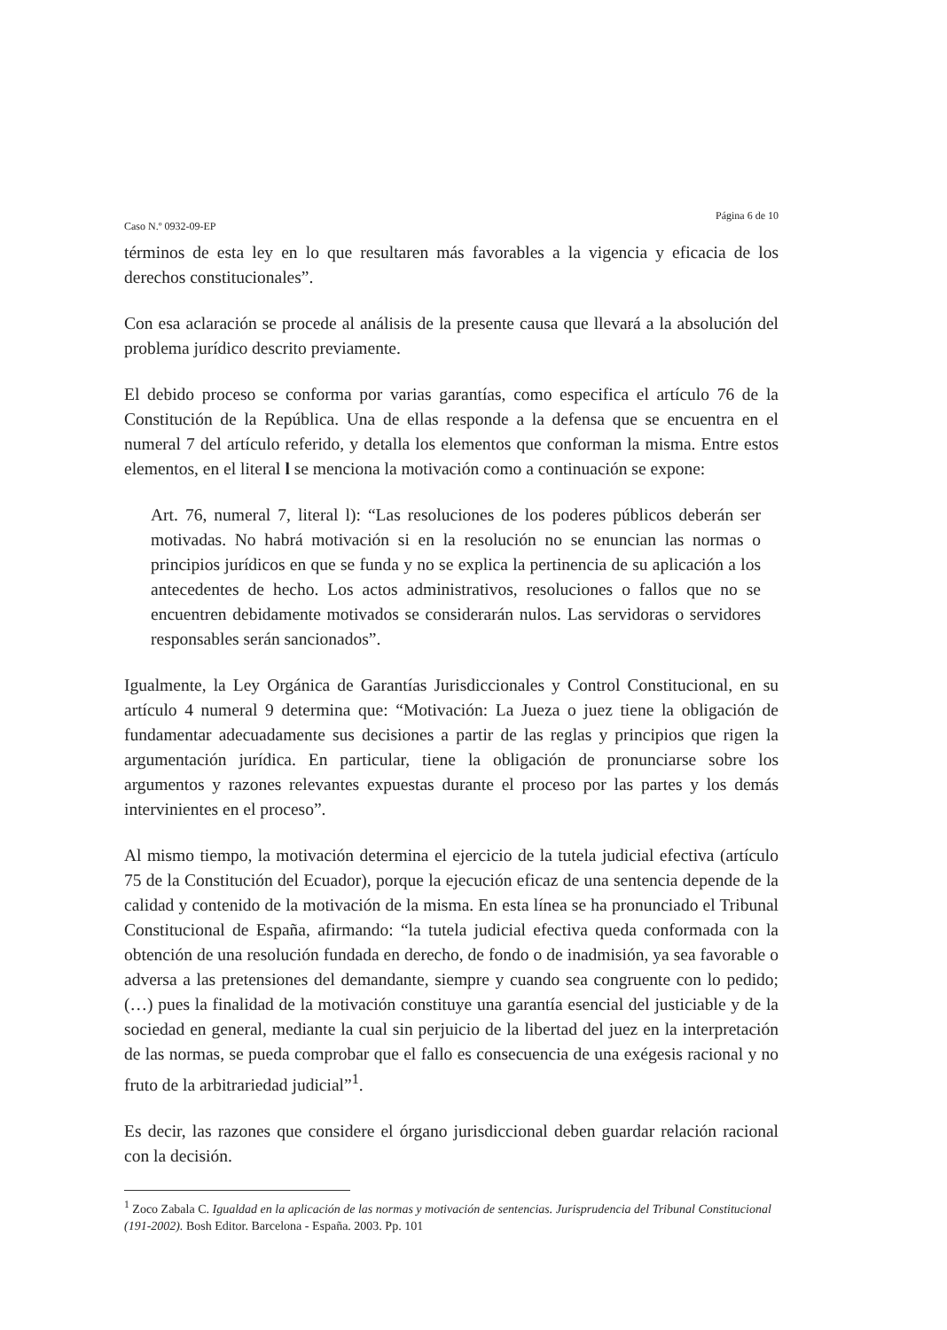Caso N.º 0932-09-EP Página 6 de 10
términos de esta ley en lo que resultaren más favorables a la vigencia y eficacia de los derechos constitucionales”.
Con esa aclaración se procede al análisis de la presente causa que llevará a la absolución del problema jurídico descrito previamente.
El debido proceso se conforma por varias garantías, como especifica el artículo 76 de la Constitución de la República. Una de ellas responde a la defensa que se encuentra en el numeral 7 del artículo referido, y detalla los elementos que conforman la misma. Entre estos elementos, en el literal l se menciona la motivación como a continuación se expone:
Art. 76, numeral 7, literal l): “Las resoluciones de los poderes públicos deberán ser motivadas. No habrá motivación si en la resolución no se enuncian las normas o principios jurídicos en que se funda y no se explica la pertinencia de su aplicación a los antecedentes de hecho. Los actos administrativos, resoluciones o fallos que no se encuentren debidamente motivados se considerarán nulos. Las servidoras o servidores responsables serán sancionados”.
Igualmente, la Ley Orgánica de Garantías Jurisdiccionales y Control Constitucional, en su artículo 4 numeral 9 determina que: “Motivación: La Jueza o juez tiene la obligación de fundamentar adecuadamente sus decisiones a partir de las reglas y principios que rigen la argumentación jurídica. En particular, tiene la obligación de pronunciarse sobre los argumentos y razones relevantes expuestas durante el proceso por las partes y los demás intervinientes en el proceso”.
Al mismo tiempo, la motivación determina el ejercicio de la tutela judicial efectiva (artículo 75 de la Constitución del Ecuador), porque la ejecución eficaz de una sentencia depende de la calidad y contenido de la motivación de la misma. En esta línea se ha pronunciado el Tribunal Constitucional de España, afirmando: “la tutela judicial efectiva queda conformada con la obtención de una resolución fundada en derecho, de fondo o de inadmisión, ya sea favorable o adversa a las pretensiones del demandante, siempre y cuando sea congruente con lo pedido; (…) pues la finalidad de la motivación constituye una garantía esencial del justiciable y de la sociedad en general, mediante la cual sin perjuicio de la libertad del juez en la interpretación de las normas, se pueda comprobar que el fallo es consecuencia de una exégesis racional y no fruto de la arbitrariedad judicial”<sup>1</sup>.
Es decir, las razones que considere el órgano jurisdiccional deben guardar relación racional con la decisión.
<sup>1</sup> Zoco Zabala C. Igualdad en la aplicación de las normas y motivación de sentencias. Jurisprudencia del Tribunal Constitucional (191-2002). Bosh Editor. Barcelona - España. 2003. Pp. 101